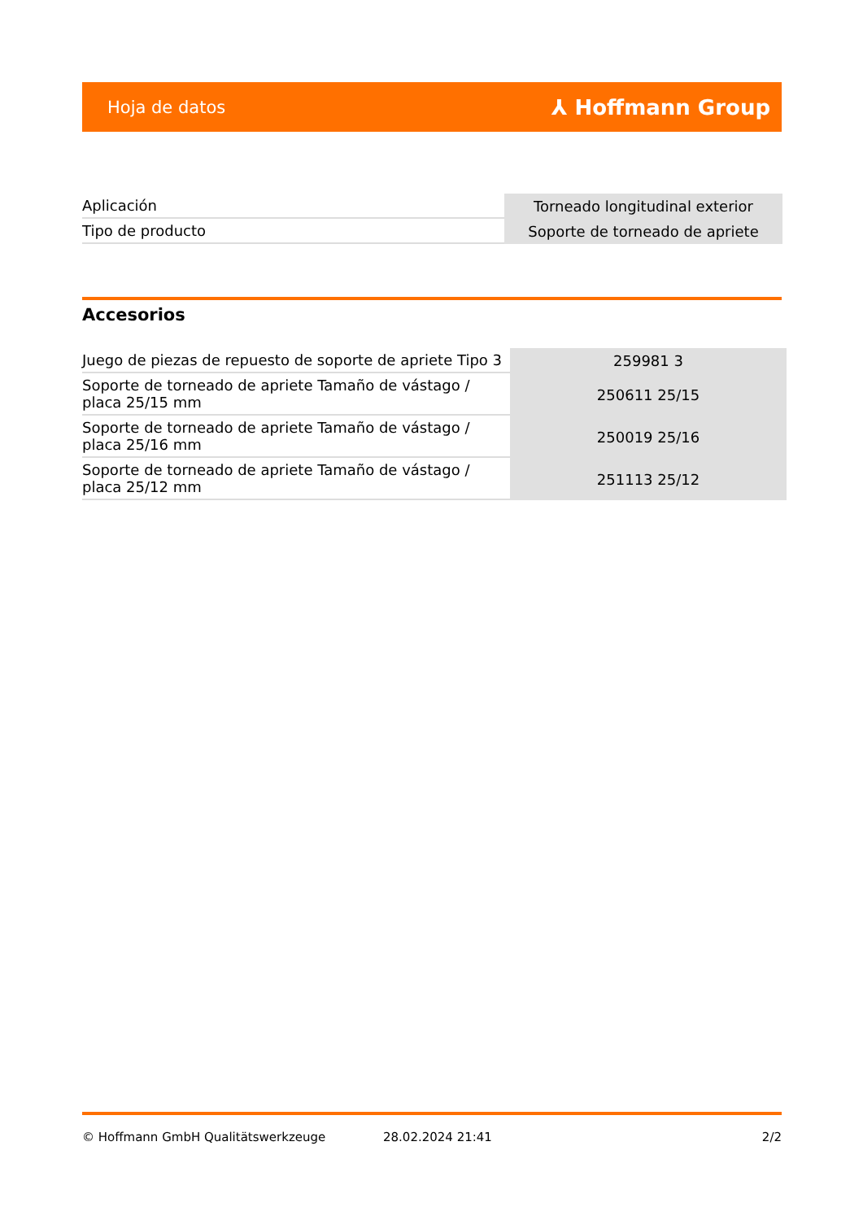Hoja de datos ⅄ Hoffmann Group
| Aplicación | Torneado longitudinal exterior |
| Tipo de producto | Soporte de torneado de apriete |
Accesorios
| Juego de piezas de repuesto de soporte de apriete Tipo 3 | 259981 3 |
| Soporte de torneado de apriete Tamaño de vástago / placa 25/15 mm | 250611 25/15 |
| Soporte de torneado de apriete Tamaño de vástago / placa 25/16 mm | 250019 25/16 |
| Soporte de torneado de apriete Tamaño de vástago / placa 25/12 mm | 251113 25/12 |
© Hoffmann GmbH Qualitätswerkzeuge 28.02.2024 21:41 2/2